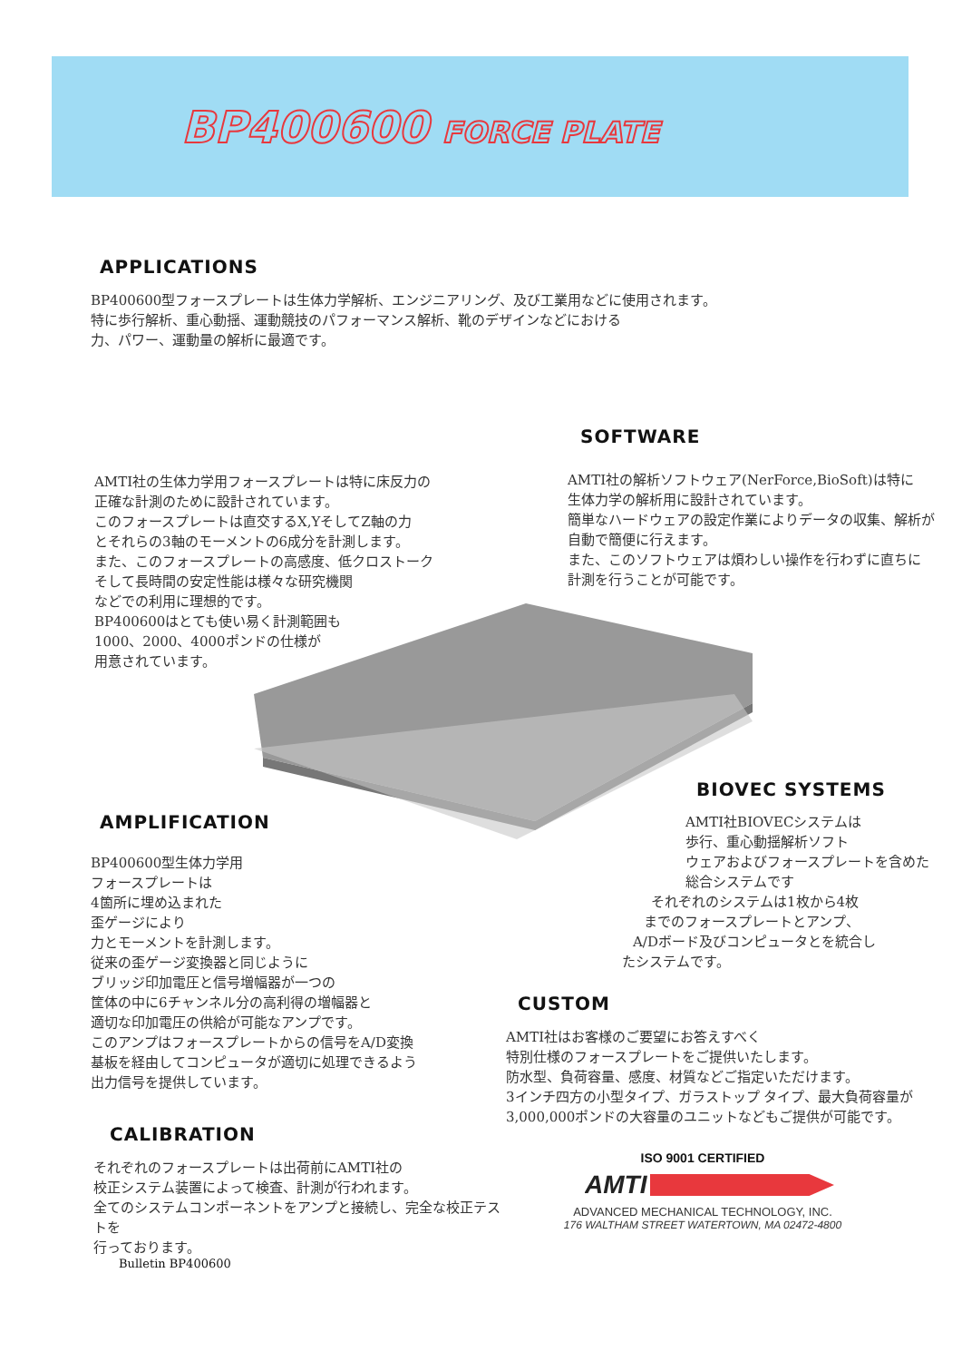BP400600 FORCE PLATE
APPLICATIONS
BP400600型フォースプレートは生体力学解析、エンジニアリング、及び工業用などに使用されます。
特に歩行解析、重心動揺、運動競技のパフォーマンス解析、靴のデザインなどにおける
力、パワー、運動量の解析に最適です。
SOFTWARE
AMTI社の生体力学用フォースプレートは特に床反力の
正確な計測のために設計されています。
このフォースプレートは直交するX,YそしてZ軸の力
とそれらの3軸のモーメントの6成分を計測します。
また、このフォースプレートの高感度、低クロストーク
そして長時間の安定性能は様々な研究機関
などでの利用に理想的です。
BP400600はとても使い易く計測範囲も
1000、2000、4000ポンドの仕様が
用意されています。
AMTI社の解析ソフトウェア(NerForce,BioSoft)は特に
生体力学の解析用に設計されています。
簡単なハードウェアの設定作業によりデータの収集、解析が
自動で簡便に行えます。
また、このソフトウェアは煩わしい操作を行わずに直ちに
計測を行うことが可能です。
AMPLIFICATION
BIOVEC SYSTEMS
BP400600型生体力学用
フォースプレートは
4箇所に埋め込まれた
歪ゲージにより
力とモーメントを計測します。
従来の歪ゲージ変換器と同じように
ブリッジ印加電圧と信号増幅器が一つの
筐体の中に6チャンネル分の高利得の増幅器と
適切な印加電圧の供給が可能なアンプです。
このアンプはフォースプレートからの信号をA/D変換
基板を経由してコンピュータが適切に処理できるよう
出力信号を提供しています。
AMTI社BIOVECシステムは
歩行、重心動揺解析ソフト
ウェアおよびフォースプレートを含めた
総合システムです
それぞれのシステムは1枚から4枚
までのフォースプレートとアンプ、
A/Dボード及びコンピュータとを統合し
たシステムです。
CUSTOM
AMTI社はお客様のご要望にお答えすべく
特別仕様のフォースプレートをご提供いたします。
防水型、負荷容量、感度、材質などご指定いただけます。
3インチ四方の小型タイプ、ガラストップ タイプ、最大負荷容量が
3,000,000ポンドの大容量のユニットなどもご提供が可能です。
CALIBRATION
それぞれのフォースプレートは出荷前にAMTI社の
校正システム装置によって検査、計測が行われます。
全てのシステムコンポーネントをアンプと接続し、完全な校正テストを
行っております。
ISO 9001 CERTIFIED
AMTI
ADVANCED MECHANICAL TECHNOLOGY, INC.
176 WALTHAM STREET WATERTOWN, MA 02472-4800
Bulletin BP400600